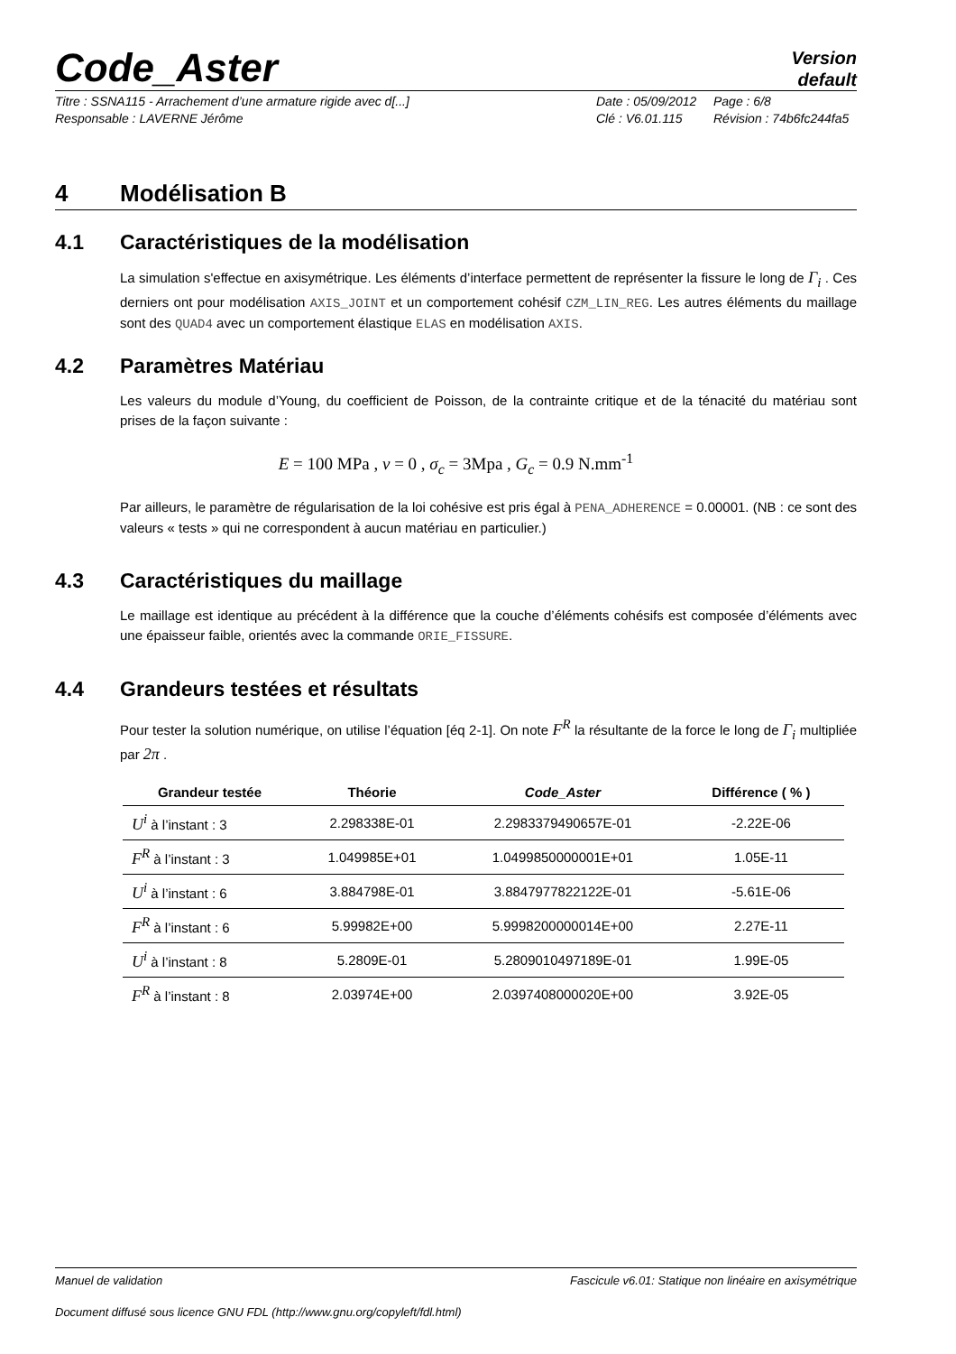Code_Aster
Version
default
Titre : SSNA115 - Arrachement d’une armature rigide avec d[...]
Date : 05/09/2012
Page : 6/8
Responsable : LAVERNE Jérôme
Clé : V6.01.115
Révision : 74b6fc244fa5
4 Modélisation B
4.1 Caractéristiques de la modélisation
La simulation s'effectue en axisymétrique. Les éléments d’interface permettent de représenter la fissure le long de Γ<sub>i</sub> . Ces derniers ont pour modélisation AXIS_JOINT et un comportement cohésif CZM_LIN_REG. Les autres éléments du maillage sont des QUAD4 avec un comportement élastique ELAS en modélisation AXIS.
4.2 Paramètres Matériau
Les valeurs du module d’Young, du coefficient de Poisson, de la contrainte critique et de la ténacité du matériau sont prises de la façon suivante :
E = 100 MPa , ν = 0 , σ<sub>c</sub> = 3Mpa , G<sub>c</sub> = 0.9 N.mm<sup>-1</sup>
Par ailleurs, le paramètre de régularisation de la loi cohésive est pris égal à PENA_ADHERENCE = 0.00001. (NB : ce sont des valeurs « tests » qui ne correspondent à aucun matériau en particulier.)
4.3 Caractéristiques du maillage
Le maillage est identique au précédent à la différence que la couche d’éléments cohésifs est composée d’éléments avec une épaisseur faible, orientés avec la commande ORIE_FISSURE.
4.4 Grandeurs testées et résultats
Pour tester la solution numérique, on utilise l’équation [éq 2-1]. On note F<sup>R</sup> la résultante de la force le long de Γ<sub>i</sub> multipliée par 2π .
| Grandeur testée | Théorie | Code_Aster | Différence ( % ) |
| --- | --- | --- | --- |
| U<sup>i</sup> à l’instant : 3 | 2.298338E-01 | 2.2983379490657E-01 | -2.22E-06 |
| F<sup>R</sup> à l’instant : 3 | 1.049985E+01 | 1.0499850000001E+01 | 1.05E-11 |
| U<sup>i</sup> à l’instant : 6 | 3.884798E-01 | 3.8847977822122E-01 | -5.61E-06 |
| F<sup>R</sup> à l’instant : 6 | 5.99982E+00 | 5.9998200000014E+00 | 2.27E-11 |
| U<sup>i</sup> à l’instant : 8 | 5.2809E-01 | 5.2809010497189E-01 | 1.99E-05 |
| F<sup>R</sup> à l’instant : 8 | 2.03974E+00 | 2.0397408000020E+00 | 3.92E-05 |
Manuel de validation Fascicule v6.01: Statique non linéaire en axisymétrique
Document diffusé sous licence GNU FDL (http://www.gnu.org/copyleft/fdl.html)